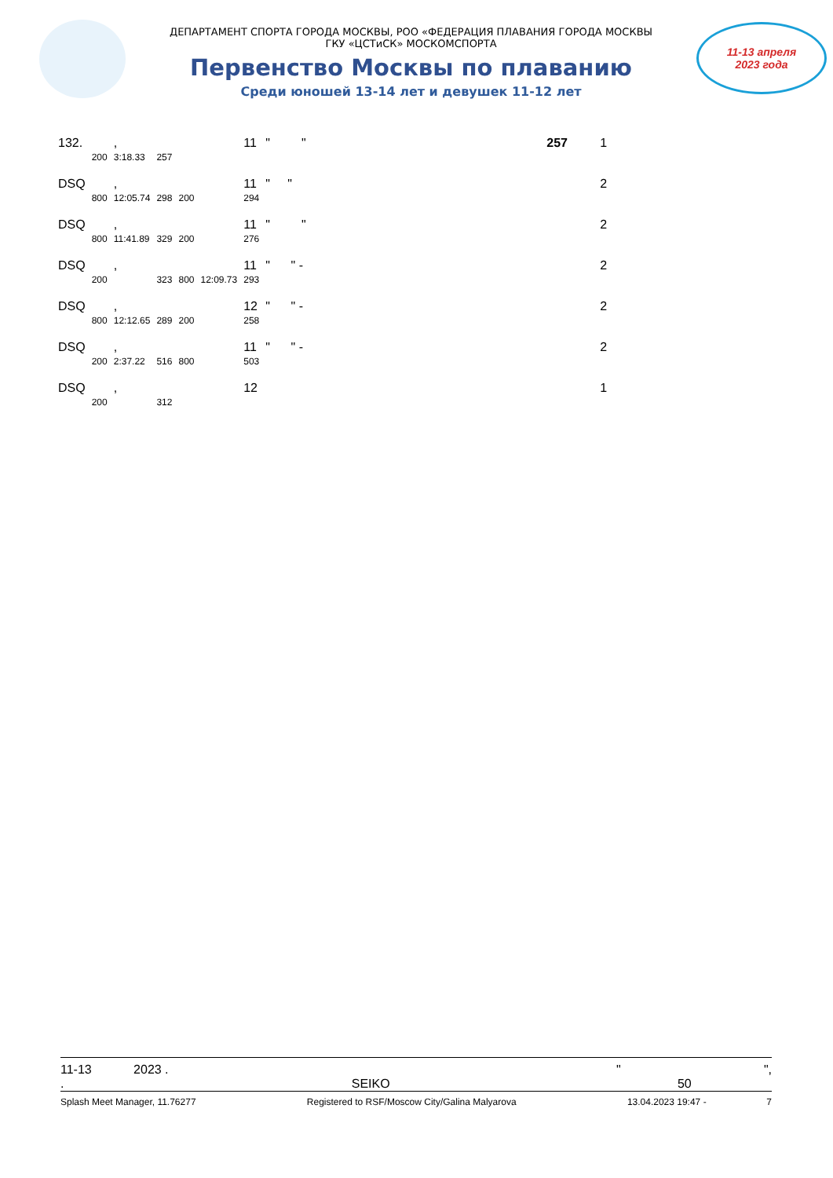ДЕПАРТАМЕНТ СПОРТА ГОРОДА МОСКВЫ, РОО «ФЕДЕРАЦИЯ ПЛАВАНИЯ ГОРОДА МОСКВЫ
ГКУ «ЦСТиСК» МОСКОМСПОРТА
Первенство Москвы по плаванию
Среди юношей 13-14 лет и девушек 11-12 лет
11-13 апреля
2023 года
| 132. | | , | | | | 11 | " " | 257 | 1 |
| | 200 | 3:18.33 | 257 | | | | | | |
| DSQ | | , | | | | 11 | " " | | 2 |
| | 800 | 12:05.74 | 298 | 200 | | 294 | | | |
| DSQ | | , | | | | 11 | " " | | 2 |
| | 800 | 11:41.89 | 329 | 200 | | 276 | | | |
| DSQ | | , | | | | 11 | " " - | | 2 |
| | 200 | | 323 | 800 | 12:09.73 | 293 | | | |
| DSQ | | , | | | | 12 | " " - | | 2 |
| | 800 | 12:12.65 | 289 | 200 | | 258 | | | |
| DSQ | | , | | | | 11 | " " - | | 2 |
| | 200 | 2:37.22 | 516 | 800 | | 503 | | | |
| DSQ | | , | | | | 12 | | | 1 |
| | 200 | | 312 | | | | | | |
11-13 2023 . " ",
. SEIKO 50
Splash Meet Manager, 11.76277 Registered to RSF/Moscow City/Galina Malyarova 13.04.2023 19:47 - 7